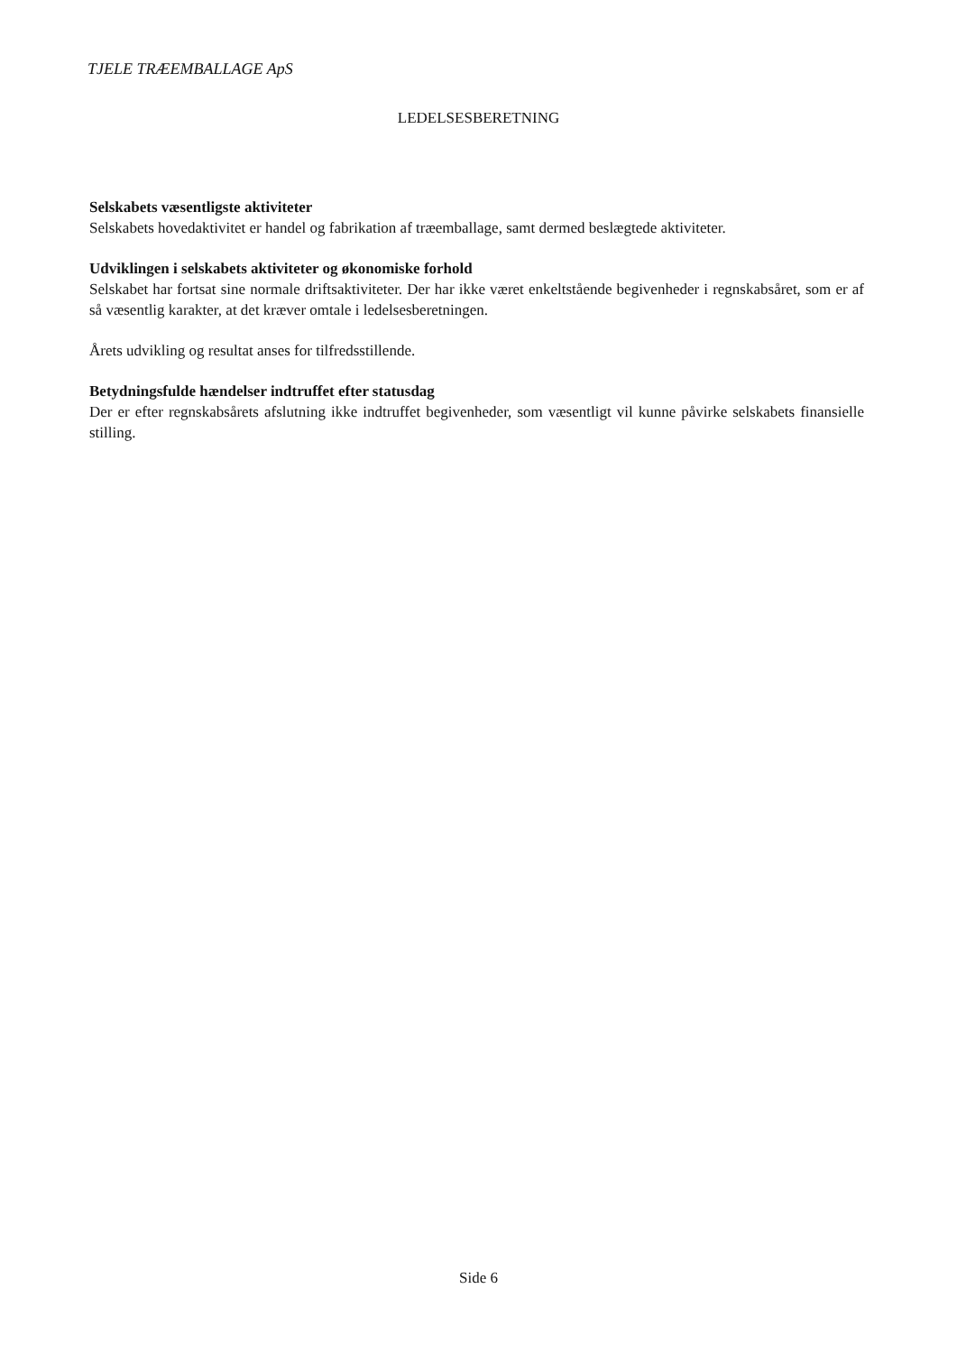TJELE TRÆEMBALLAGE ApS
LEDELSESBERETNING
Selskabets væsentligste aktiviteter
Selskabets hovedaktivitet er handel og fabrikation af træemballage, samt dermed beslægtede aktiviteter.
Udviklingen i selskabets aktiviteter og økonomiske forhold
Selskabet har fortsat sine normale driftsaktiviteter. Der har ikke været enkeltstående begivenheder i regnskabsåret, som er af så væsentlig karakter, at det kræver omtale i ledelsesberetningen.
Årets udvikling og resultat anses for tilfredsstillende.
Betydningsfulde hændelser indtruffet efter statusdag
Der er efter regnskabsårets afslutning ikke indtruffet begivenheder, som væsentligt vil kunne påvirke selskabets finansielle stilling.
Side 6